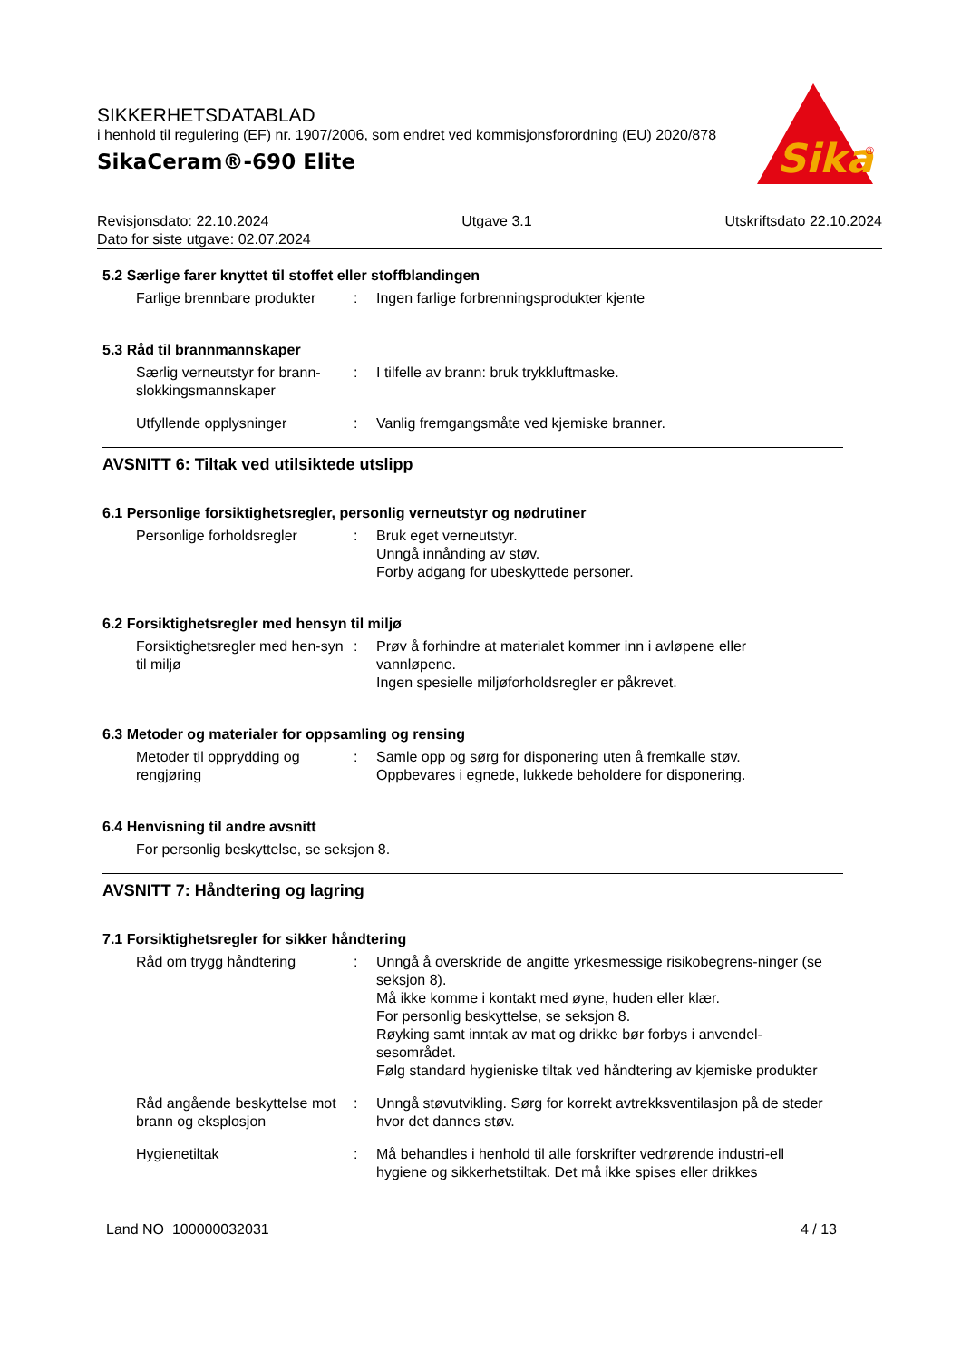SIKKERHETSDATABLAD
i henhold til regulering (EF) nr. 1907/2006, som endret ved kommisjonsforordning (EU) 2020/878
SikaCeram®-690 Elite
Sika
®
Revisjonsdato: 22.10.2024 Utgave 3.1 Utskriftsdato 22.10.2024
Dato for siste utgave: 02.07.2024
5.2 Særlige farer knyttet til stoffet eller stoffblandingen
Farlige brennbare produkter
: Ingen farlige forbrenningsprodukter kjente
5.3 Råd til brannmannskaper
Særlig verneutstyr for brann-slokkingsmannskaper
: I tilfelle av brann: bruk trykkluftmaske.
Utfyllende opplysninger : Vanlig fremgangsmåte ved kjemiske branner.
AVSNITT 6: Tiltak ved utilsiktede utslipp
6.1 Personlige forsiktighetsregler, personlig verneutstyr og nødrutiner
Personlige forholdsregler : Bruk eget verneutstyr.
Unngå innånding av støv.
Forby adgang for ubeskyttede personer.
6.2 Forsiktighetsregler med hensyn til miljø
Forsiktighetsregler med hen-syn til miljø
: Prøv å forhindre at materialet kommer inn i avløpene eller vannløpene.
Ingen spesielle miljøforholdsregler er påkrevet.
6.3 Metoder og materialer for oppsamling og rensing
Metoder til opprydding og rengjøring
: Samle opp og sørg for disponering uten å fremkalle støv.
Oppbevares i egnede, lukkede beholdere for disponering.
6.4 Henvisning til andre avsnitt
For personlig beskyttelse, se seksjon 8.
AVSNITT 7: Håndtering og lagring
7.1 Forsiktighetsregler for sikker håndtering
Råd om trygg håndtering : Unngå å overskride de angitte yrkesmessige risikobegrens-ninger (se seksjon 8).
Må ikke komme i kontakt med øyne, huden eller klær.
For personlig beskyttelse, se seksjon 8.
Røyking samt inntak av mat og drikke bør forbys i anvendel-sesområdet.
Følg standard hygieniske tiltak ved håndtering av kjemiske produkter
Råd angående beskyttelse mot brann og eksplosjon
: Unngå støvutvikling. Sørg for korrekt avtrekksventilasjon på de steder hvor det dannes støv.
Hygienetiltak : Må behandles i henhold til alle forskrifter vedrørende industri-ell hygiene og sikkerhetstiltak. Det må ikke spises eller drikkes
Land NO 100000032031 4 / 13